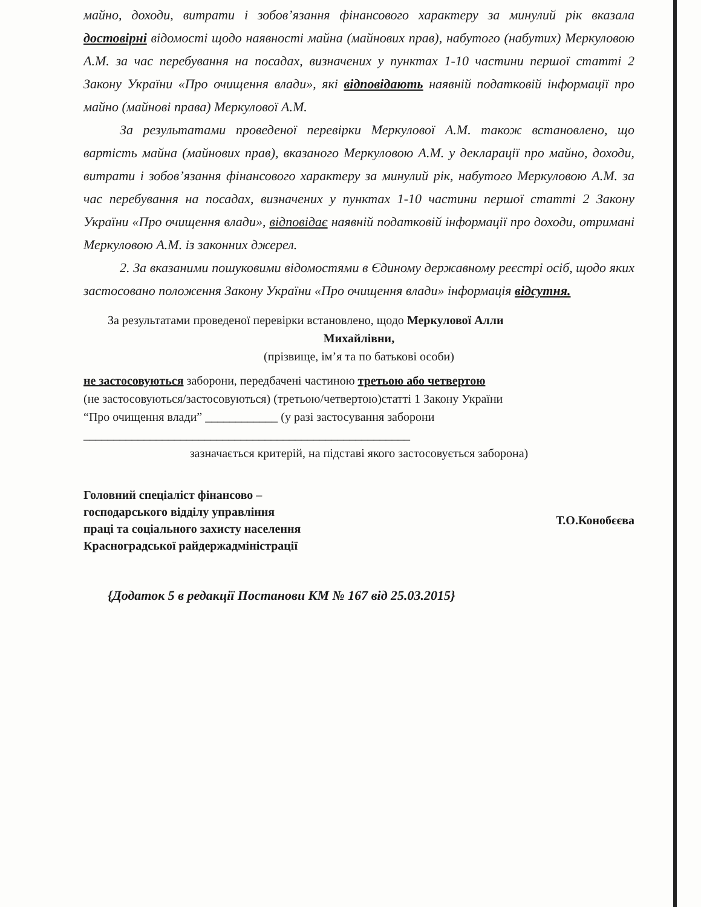майно, доходи, витрати і зобов’язання фінансового характеру за минулий рік вказала достовірні відомості щодо наявності майна (майнових прав), набутого (набутих) Меркуловою А.М. за час перебування на посадах, визначених у пунктах 1-10 частини першої статті 2 Закону України «Про очищення влади», які відповідають наявній податковій інформації про майно (майнові права) Меркулової А.М.
За результатами проведеної перевірки Меркулової А.М. також встановлено, що вартість майна (майнових прав), вказаного Меркуловою А.М. у декларації про майно, доходи, витрати і зобов’язання фінансового характеру за минулий рік, набутого Меркуловою А.М. за час перебування на посадах, визначених у пунктах 1-10 частини першої статті 2 Закону України «Про очищення влади», відповідає наявній податковій інформації про доходи, отримані Меркуловою А.М. із законних джерел.
2. За вказаними пошуковими відомостями в Єдиному державному реєстрі осіб, щодо яких застосовано положення Закону України «Про очищення влади» інформація відсутня.
За результатами проведеної перевірки встановлено, щодо Меркулової Алли
Михайлівни,
(прізвище, ім’я та по батькові особи)
не застосовуються заборони, передбачені частиною третьою або четвертою
(не застосовуються/застосовуються) (третьою/четвертою)статті 1 Закону України
“Про очищення влади” ____________ (у разі застосування заборони
______________________________________________________
зазначається критерій, на підставі якого застосовується заборона)
Головний спеціаліст фінансово –
господарського відділу управління
праці та соціального захисту населення
Красноградської райдержадміністрації
Т.О.Конобєєва
{Додаток 5 в редакції Постанови КМ № 167 від 25.03.2015}